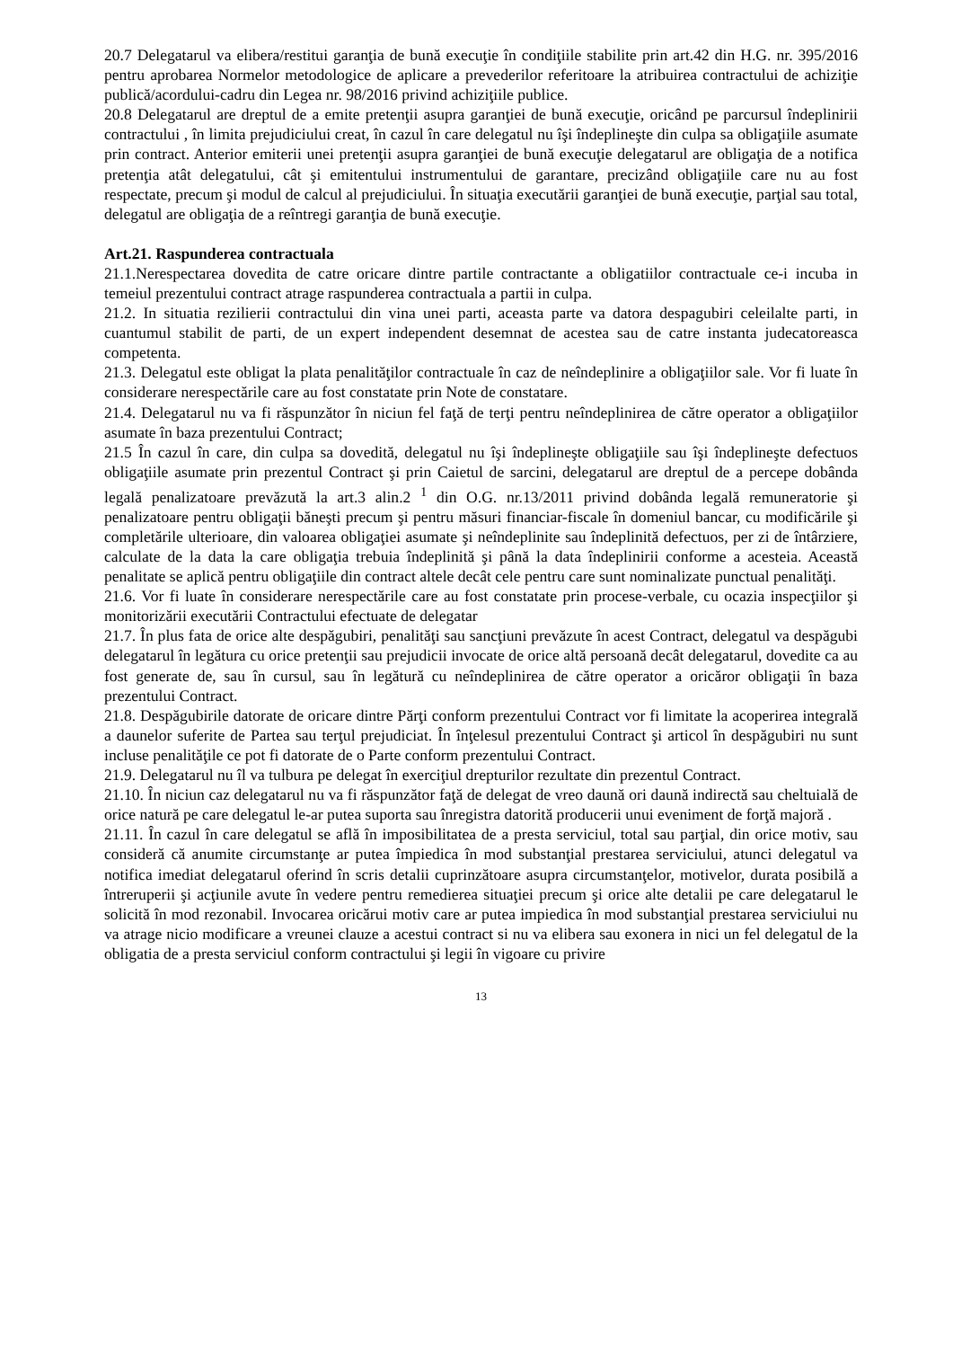20.7 Delegatarul va elibera/restitui garanţia de bună execuţie în condiţiile stabilite prin art.42 din H.G. nr. 395/2016 pentru aprobarea Normelor metodologice de aplicare a prevederilor referitoare la atribuirea contractului de achiziţie publică/acordului-cadru din Legea nr. 98/2016 privind achiziţiile publice.
20.8 Delegatarul are dreptul de a emite pretenţii asupra garanţiei de bună execuţie, oricând pe parcursul îndeplinirii contractului , în limita prejudiciului creat, în cazul în care delegatul nu îşi îndeplineşte din culpa sa obligaţiile asumate prin contract. Anterior emiterii unei pretenţii asupra garanţiei de bună execuţie delegatarul are obligaţia de a notifica pretenţia atât delegatului, cât şi emitentului instrumentului de garantare, precizând obligaţiile care nu au fost respectate, precum şi modul de calcul al prejudiciului. În situaţia executării garanţiei de bună execuţie, parţial sau total, delegatul are obligaţia de a reîntregi garanţia de bună execuţie.
Art.21. Raspunderea contractuala
21.1.Nerespectarea dovedita de catre oricare dintre partile contractante a obligatiilor contractuale ce-i incuba in temeiul prezentului contract atrage raspunderea contractuala a partii in culpa.
21.2. In situatia rezilierii contractului din vina unei parti, aceasta parte va datora despagubiri celeilalte parti, in cuantumul stabilit de parti, de un expert independent desemnat de acestea sau de catre instanta judecatoreasca competenta.
21.3. Delegatul este obligat la plata penalităţilor contractuale în caz de neîndeplinire a obligaţiilor sale. Vor fi luate în considerare nerespectările care au fost constatate prin Note de constatare.
21.4. Delegatarul nu va fi răspunzător în niciun fel faţă de terţi pentru neîndeplinirea de către operator a obligaţiilor asumate în baza prezentului Contract;
21.5 În cazul în care, din culpa sa dovedită, delegatul nu îşi îndeplineşte obligaţiile sau îşi îndeplineşte defectuos obligaţiile asumate prin prezentul Contract şi prin Caietul de sarcini, delegatarul are dreptul de a percepe dobânda legală penalizatoare prevăzută la art.3 alin.2 <sup>1</sup> din O.G. nr.13/2011 privind dobânda legală remuneratorie şi penalizatoare pentru obligaţii băneşti precum şi pentru măsuri financiar-fiscale în domeniul bancar, cu modificările şi completările ulterioare, din valoarea obligaţiei asumate şi neîndeplinite sau îndeplinită defectuos, per zi de întârziere, calculate de la data la care obligaţia trebuia îndeplinită şi până la data îndeplinirii conforme a acesteia. Această penalitate se aplică pentru obligaţiile din contract altele decât cele pentru care sunt nominalizate punctual penalităţi.
21.6. Vor fi luate în considerare nerespectările care au fost constatate prin procese-verbale, cu ocazia inspecţiilor şi monitorizării executării Contractului efectuate de delegatar
21.7. În plus fata de orice alte despăgubiri, penalităţi sau sancţiuni prevăzute în acest Contract, delegatul va despăgubi delegatarul în legătura cu orice pretenţii sau prejudicii invocate de orice altă persoană decât delegatarul, dovedite ca au fost generate de, sau în cursul, sau în legătură cu neîndeplinirea de către operator a oricăror obligaţii în baza prezentului Contract.
21.8. Despăgubirile datorate de oricare dintre Părţi conform prezentului Contract vor fi limitate la acoperirea integrală a daunelor suferite de Partea sau terţul prejudiciat. În înţelesul prezentului Contract şi articol în despăgubiri nu sunt incluse penalităţile ce pot fi datorate de o Parte conform prezentului Contract.
21.9. Delegatarul nu îl va tulbura pe delegat în exerciţiul drepturilor rezultate din prezentul Contract.
21.10. În niciun caz delegatarul nu va fi răspunzător faţă de delegat de vreo daună ori daună indirectă sau cheltuială de orice natură pe care delegatul le-ar putea suporta sau înregistra datorită producerii unui eveniment de forţă majoră .
21.11. În cazul în care delegatul se află în imposibilitatea de a presta serviciul, total sau parţial, din orice motiv, sau consideră că anumite circumstanţe ar putea împiedica în mod substanţial prestarea serviciului, atunci delegatul va notifica imediat delegatarul oferind în scris detalii cuprinzătoare asupra circumstanţelor, motivelor, durata posibilă a întreruperii şi acţiunile avute în vedere pentru remedierea situaţiei precum şi orice alte detalii pe care delegatarul le solicită în mod rezonabil. Invocarea oricărui motiv care ar putea impiedica în mod substanţial prestarea serviciului nu va atrage nicio modificare a vreunei clauze a acestui contract si nu va elibera sau exonera in nici un fel delegatul de la obligatia de a presta serviciul conform contractului şi legii în vigoare cu privire
13